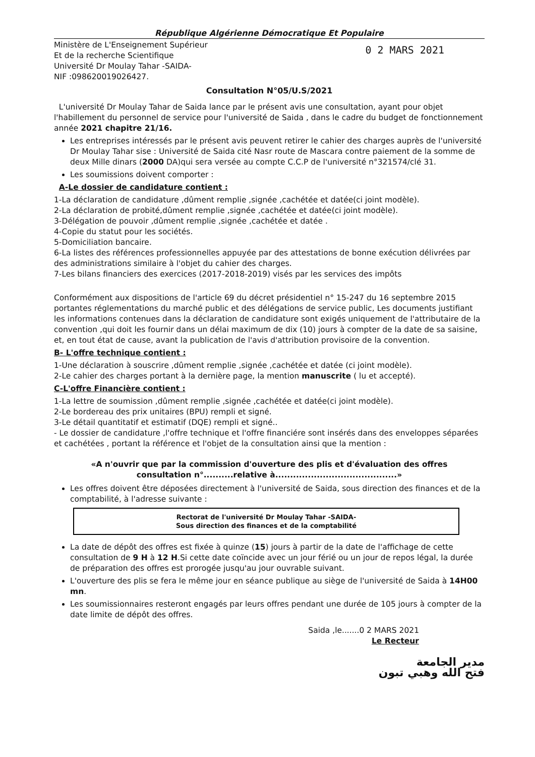République Algérienne Démocratique Et Populaire
Ministère de L'Enseignement Supérieur
Et de la recherche Scientifique
Université Dr Moulay Tahar -SAIDA-
NIF :098620019026427.
0 2 MARS 2021
Consultation N°05/U.S/2021
L'université Dr Moulay Tahar de Saida lance par le présent avis une consultation, ayant pour objet l'habillement du personnel de service pour l'université de Saida , dans le cadre du budget de fonctionnement année 2021 chapitre 21/16.
Les entreprises intéressés par le présent avis peuvent retirer le cahier des charges auprès de l'université Dr Moulay Tahar sise : Université de Saida cité Nasr route de Mascara contre paiement de la somme de deux Mille dinars (2000 DA)qui sera versée au compte C.C.P de l'université n°321574/clé 31.
Les soumissions doivent comporter :
A-Le dossier de candidature contient :
1-La déclaration de candidature ,dûment remplie ,signée ,cachétée et datée(ci joint modèle).
2-La déclaration de probité,dûment remplie ,signée ,cachétée et datée(ci joint modèle).
3-Délégation de pouvoir ,dûment remplie ,signée ,cachétée et datée .
4-Copie du statut pour les sociétés.
5-Domiciliation bancaire.
6-La listes des références professionnelles appuyée par des attestations de bonne exécution délivrées par des administrations similaire à l'objet du cahier des charges.
7-Les bilans financiers des exercices (2017-2018-2019) visés par les services des impôts
Conformément aux dispositions de l'article 69 du décret présidentiel n° 15-247 du 16 septembre 2015 portantes réglementations du marché public et des délégations de service public, Les documents justifiant les informations contenues dans la déclaration de candidature sont exigés uniquement de l'attributaire de la convention ,qui doit les fournir dans un délai maximum de dix (10) jours à compter de la date de sa saisine, et, en tout état de cause, avant la publication de l'avis d'attribution provisoire de la convention.
B- L'offre technique contient :
1-Une déclaration à souscrire ,dûment remplie ,signée ,cachétée et datée (ci joint modèle).
2-Le cahier des charges portant à la dernière page, la mention manuscrite ( lu et accepté).
C-L'offre Financière contient :
1-La lettre de soumission ,dûment remplie ,signée ,cachétée et datée(ci joint modèle).
2-Le bordereau des prix unitaires (BPU) rempli et signé.
3-Le détail quantitatif et estimatif (DQE) rempli et signé..
- Le dossier de candidature ,l'offre technique et l'offre financiére sont insérés dans des enveloppes séparées et cachétées , portant la référence et l'objet de la consultation ainsi que la mention :
«A n'ouvrir que par la commission d'ouverture des plis et d'évaluation des offres
consultation n°..........relative à.........................................»
Les offres doivent être déposées directement à l'université de Saida, sous direction des finances et de la comptabilité, à l'adresse suivante :
Rectorat de l'université Dr Moulay Tahar -SAIDA-
Sous direction des finances et de la comptabilité
La date de dépôt des offres est fixée à quinze (15) jours à partir de la date de l'affichage de cette consultation de 9 H à 12 H.Si cette date coïncide avec un jour férié ou un jour de repos légal, la durée de préparation des offres est prorogée jusqu'au jour ouvrable suivant.
L'ouverture des plis se fera le même jour en séance publique au siège de l'université de Saida à 14H00 mn.
Les soumissionnaires resteront engagés par leurs offres pendant une durée de 105 jours à compter de la date limite de dépôt des offres.
Saida ,le.......0 2 MARS 2021
Le Recteur
مدير الجامعة
فتح الله وهبي تبون